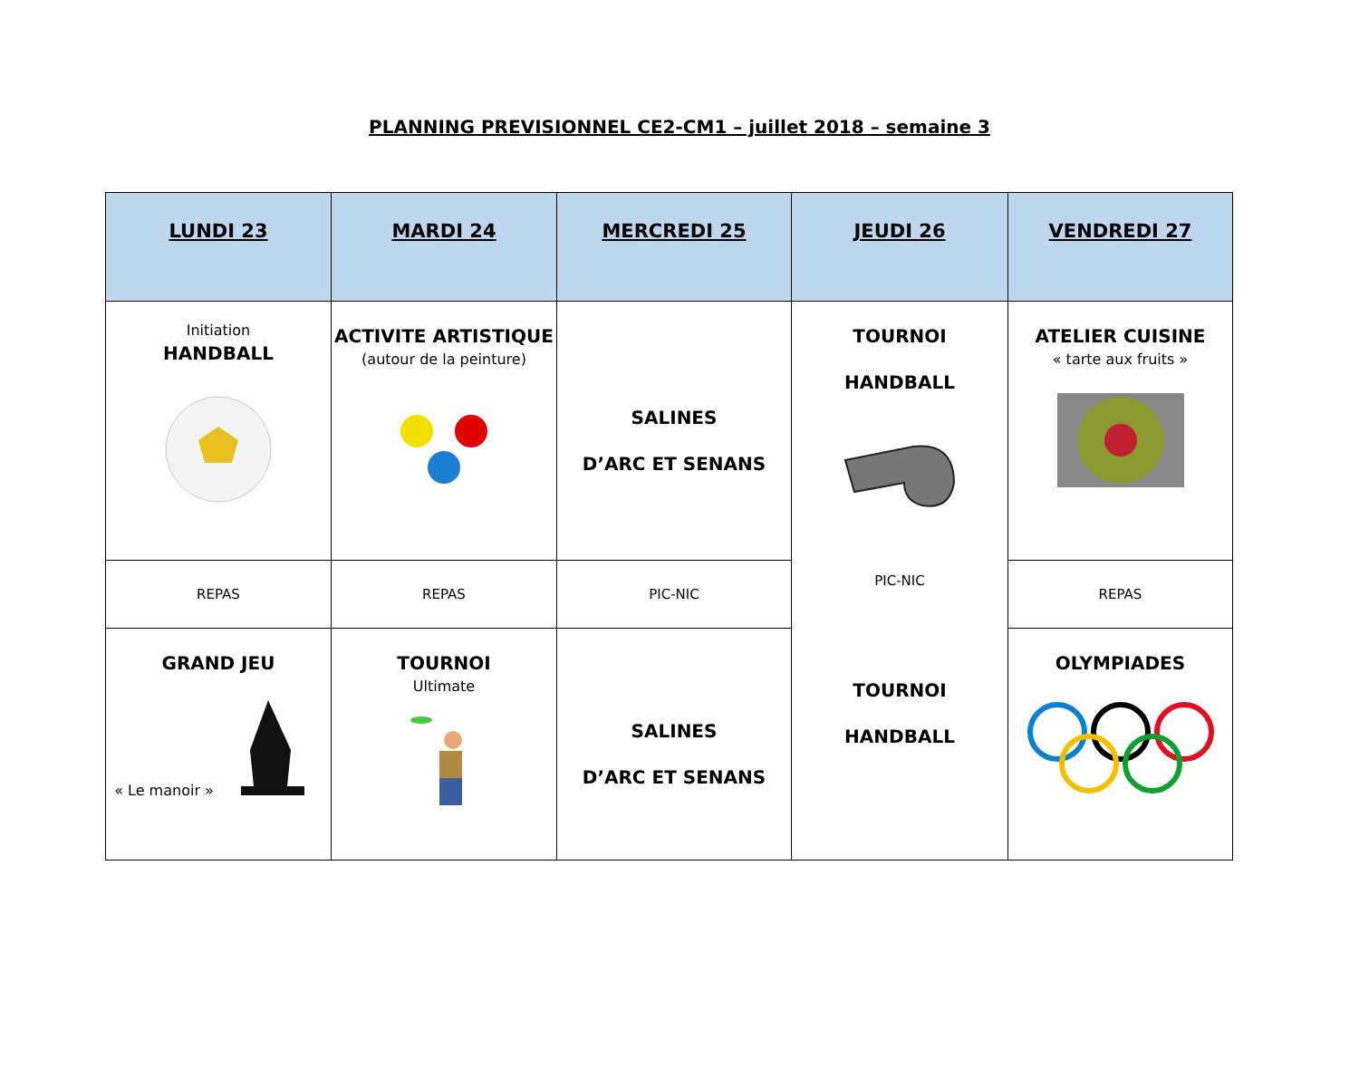PLANNING PREVISIONNEL CE2-CM1 – juillet 2018 – semaine 3
| LUNDI 23 | MARDI 24 | MERCREDI 25 | JEUDI 26 | VENDREDI 27 |
| --- | --- | --- | --- | --- |
| Initiation HANDBALL | ACTIVITE ARTISTIQUE (autour de la peinture) | SALINES D’ARC ET SENANS | TOURNOI HANDBALL PIC-NIC TOURNOI HANDBALL | ATELIER CUISINE « tarte aux fruits » |
| REPAS | REPAS | PIC-NIC | | REPAS |
| GRAND JEU « Le manoir » | TOURNOI Ultimate | SALINES D’ARC ET SENANS | | OLYMPIADES |